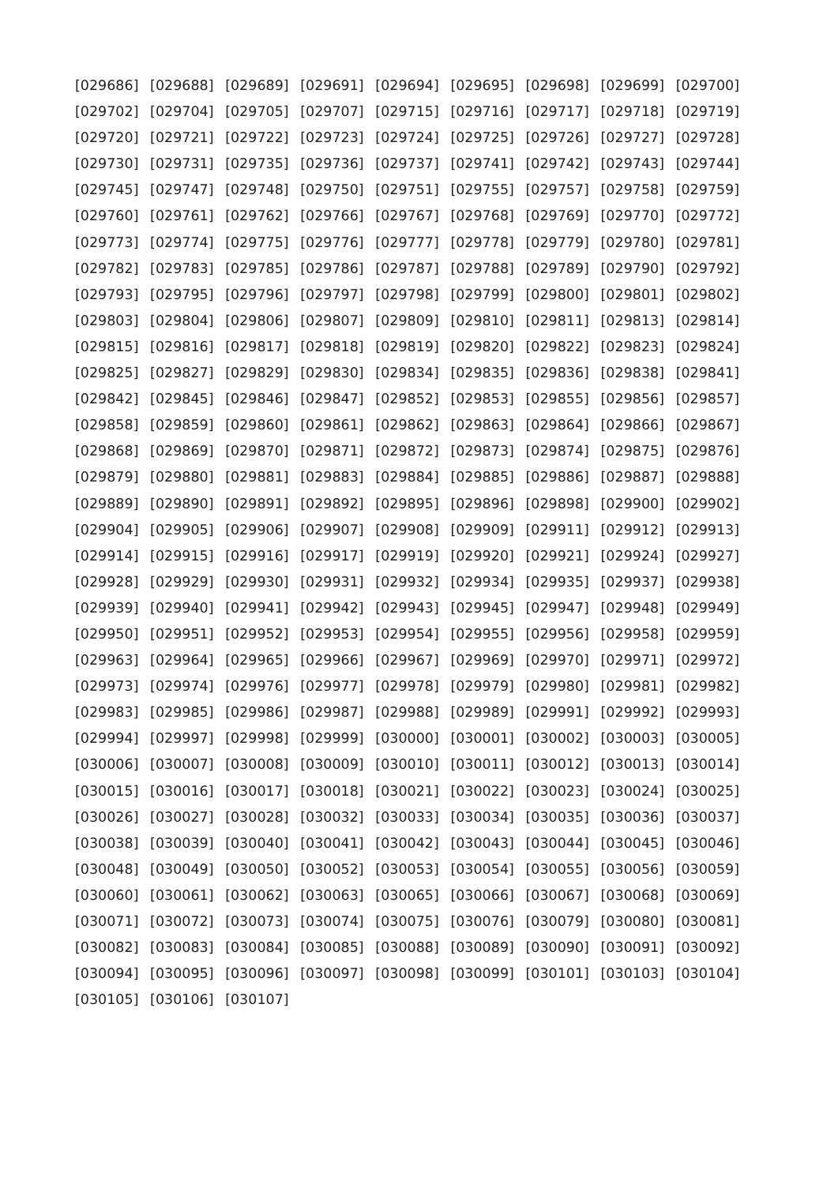[029686] [029688] [029689] [029691] [029694] [029695] [029698] [029699] [029700]
[029702] [029704] [029705] [029707] [029715] [029716] [029717] [029718] [029719]
[029720] [029721] [029722] [029723] [029724] [029725] [029726] [029727] [029728]
[029730] [029731] [029735] [029736] [029737] [029741] [029742] [029743] [029744]
[029745] [029747] [029748] [029750] [029751] [029755] [029757] [029758] [029759]
[029760] [029761] [029762] [029766] [029767] [029768] [029769] [029770] [029772]
[029773] [029774] [029775] [029776] [029777] [029778] [029779] [029780] [029781]
[029782] [029783] [029785] [029786] [029787] [029788] [029789] [029790] [029792]
[029793] [029795] [029796] [029797] [029798] [029799] [029800] [029801] [029802]
[029803] [029804] [029806] [029807] [029809] [029810] [029811] [029813] [029814]
[029815] [029816] [029817] [029818] [029819] [029820] [029822] [029823] [029824]
[029825] [029827] [029829] [029830] [029834] [029835] [029836] [029838] [029841]
[029842] [029845] [029846] [029847] [029852] [029853] [029855] [029856] [029857]
[029858] [029859] [029860] [029861] [029862] [029863] [029864] [029866] [029867]
[029868] [029869] [029870] [029871] [029872] [029873] [029874] [029875] [029876]
[029879] [029880] [029881] [029883] [029884] [029885] [029886] [029887] [029888]
[029889] [029890] [029891] [029892] [029895] [029896] [029898] [029900] [029902]
[029904] [029905] [029906] [029907] [029908] [029909] [029911] [029912] [029913]
[029914] [029915] [029916] [029917] [029919] [029920] [029921] [029924] [029927]
[029928] [029929] [029930] [029931] [029932] [029934] [029935] [029937] [029938]
[029939] [029940] [029941] [029942] [029943] [029945] [029947] [029948] [029949]
[029950] [029951] [029952] [029953] [029954] [029955] [029956] [029958] [029959]
[029963] [029964] [029965] [029966] [029967] [029969] [029970] [029971] [029972]
[029973] [029974] [029976] [029977] [029978] [029979] [029980] [029981] [029982]
[029983] [029985] [029986] [029987] [029988] [029989] [029991] [029992] [029993]
[029994] [029997] [029998] [029999] [030000] [030001] [030002] [030003] [030005]
[030006] [030007] [030008] [030009] [030010] [030011] [030012] [030013] [030014]
[030015] [030016] [030017] [030018] [030021] [030022] [030023] [030024] [030025]
[030026] [030027] [030028] [030032] [030033] [030034] [030035] [030036] [030037]
[030038] [030039] [030040] [030041] [030042] [030043] [030044] [030045] [030046]
[030048] [030049] [030050] [030052] [030053] [030054] [030055] [030056] [030059]
[030060] [030061] [030062] [030063] [030065] [030066] [030067] [030068] [030069]
[030071] [030072] [030073] [030074] [030075] [030076] [030079] [030080] [030081]
[030082] [030083] [030084] [030085] [030088] [030089] [030090] [030091] [030092]
[030094] [030095] [030096] [030097] [030098] [030099] [030101] [030103] [030104]
[030105] [030106] [030107]